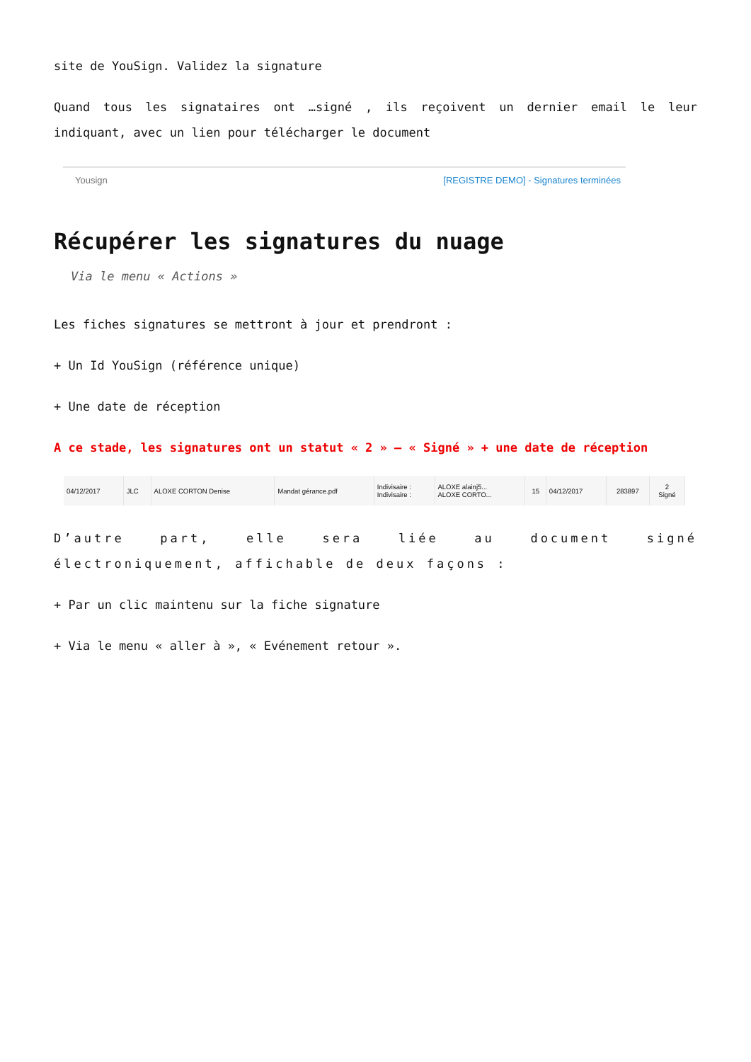site de YouSign. Validez la signature
Quand tous les signataires ont …signé , ils reçoivent un dernier email le leur indiquant, avec un lien pour télécharger le document
Yousign [REGISTRE DEMO] - Signatures terminées
Récupérer les signatures du nuage
Via le menu « Actions »
Les fiches signatures se mettront à jour et prendront :
+ Un Id YouSign (référence unique)
+ Une date de réception
A ce stade, les signatures ont un statut « 2 » – « Signé » + une date de réception
| 04/12/2017 | JLC | ALOXE CORTON Denise | Mandat gérance.pdf | Indivisaire : Indivisaire : | ALOXE alainj5... ALOXE CORTO... | 15 | 04/12/2017 | 283897 | 2 Signé |
D’autre part, elle sera liée au document signé électroniquement, affichable de deux façons :
+ Par un clic maintenu sur la fiche signature
+ Via le menu « aller à », « Evénement retour ».